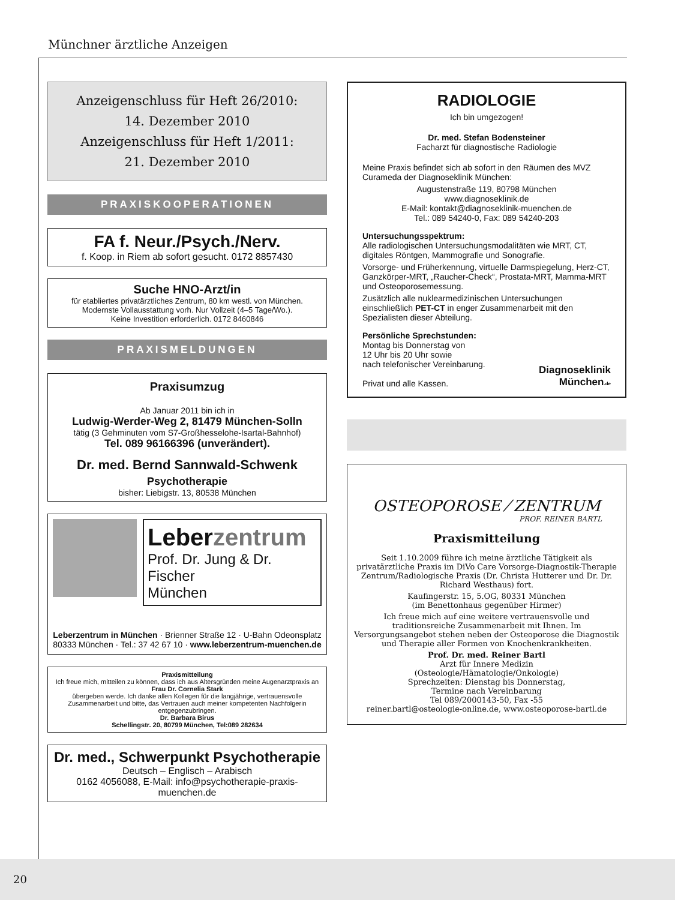Münchner ärztliche Anzeigen
Anzeigenschluss für Heft 26/2010:
14. Dezember 2010
Anzeigenschluss für Heft 1/2011:
21. Dezember 2010
PRAXISKOOPERATIONEN
FA f. Neur./Psych./Nerv.
f. Koop. in Riem ab sofort gesucht. 0172 8857430
Suche HNO-Arzt/in
für etabliertes privatärztliches Zentrum, 80 km westl. von München.
Modernste Vollausstattung vorh. Nur Vollzeit (4–5 Tage/Wo.).
Keine Investition erforderlich. 0172 8460846
PRAXISMELDUNGEN
Praxisumzug
Ab Januar 2011 bin ich in
Ludwig-Werder-Weg 2, 81479 München-Solln
tätig (3 Gehminuten vom S7-Großhesselohe-Isartal-Bahnhof)
Tel. 089 96166396 (unverändert).
Dr. med. Bernd Sannwald-Schwenk
Psychotherapie
bisher: Liebigstr. 13, 80538 München
Leberzentrum
Prof. Dr. Jung & Dr. Fischer
München
Leberzentrum in München · Brienner Straße 12 · U-Bahn Odeonsplatz
80333 München · Tel.: 37 42 67 10 · www.leberzentrum-muenchen.de
Praxismitteilung
Ich freue mich, mitteilen zu können, dass ich aus Altersgründen meine Augenarztpraxis an
Frau Dr. Cornelia Stark
übergeben werde. Ich danke allen Kollegen für die langjährige, vertrauensvolle Zusammenarbeit und bitte, das Vertrauen auch meiner kompetenten Nachfolgerin entgegenzubringen.
Dr. Barbara Birus
Schellingstr. 20, 80799 München, Tel:089 282634
Dr. med., Schwerpunkt Psychotherapie
Deutsch – Englisch – Arabisch
0162 4056088, E-Mail: info@psychotherapie-praxis-muenchen.de
RADIOLOGIE
Ich bin umgezogen!
Dr. med. Stefan Bodensteiner
Facharzt für diagnostische Radiologie
Meine Praxis befindet sich ab sofort in den Räumen des MVZ Curameda der Diagnoseklinik München:
Augustenstraße 119, 80798 München
www.diagnoseklinik.de
E-Mail: kontakt@diagnoseklinik-muenchen.de
Tel.: 089 54240-0, Fax: 089 54240-203
Untersuchungsspektrum:
Alle radiologischen Untersuchungsmodalitäten wie MRT, CT, digitales Röntgen, Mammografie und Sonografie.
Vorsorge- und Früherkennung, virtuelle Darmspiegelung, Herz-CT, Ganzkörper-MRT, „Raucher-Check“, Prostata-MRT, Mamma-MRT und Osteoporosemessung.
Zusätzlich alle nuklearmedizinischen Untersuchungen einschließlich PET-CT in enger Zusammenarbeit mit den Spezialisten dieser Abteilung.
Persönliche Sprechstunden:
Montag bis Donnerstag von
12 Uhr bis 20 Uhr sowie
nach telefonischer Vereinbarung.
Privat und alle Kassen.
Diagnoseklinik
München.de
OSTEOPOROSE ⁄ ZENTRUM
PROF. REINER BARTL
Praxismitteilung
Seit 1.10.2009 führe ich meine ärztliche Tätigkeit als privatärztliche Praxis im DiVo Care Vorsorge-Diagnostik-Therapie Zentrum/Radiologische Praxis (Dr. Christa Hutterer und Dr. Dr. Richard Westhaus) fort.
Kaufingerstr. 15, 5.OG, 80331 München
(im Benettonhaus gegenüber Hirmer)
Ich freue mich auf eine weitere vertrauensvolle und traditionsreiche Zusammenarbeit mit Ihnen. Im Versorgungsangebot stehen neben der Osteoporose die Diagnostik und Therapie aller Formen von Knochenkrankheiten.
Prof. Dr. med. Reiner Bartl
Arzt für Innere Medizin
(Osteologie/Hämatologie/Onkologie)
Sprechzeiten: Dienstag bis Donnerstag,
Termine nach Vereinbarung
Tel 089/2000143-50, Fax -55
reiner.bartl@osteologie-online.de, www.osteoporose-bartl.de
20